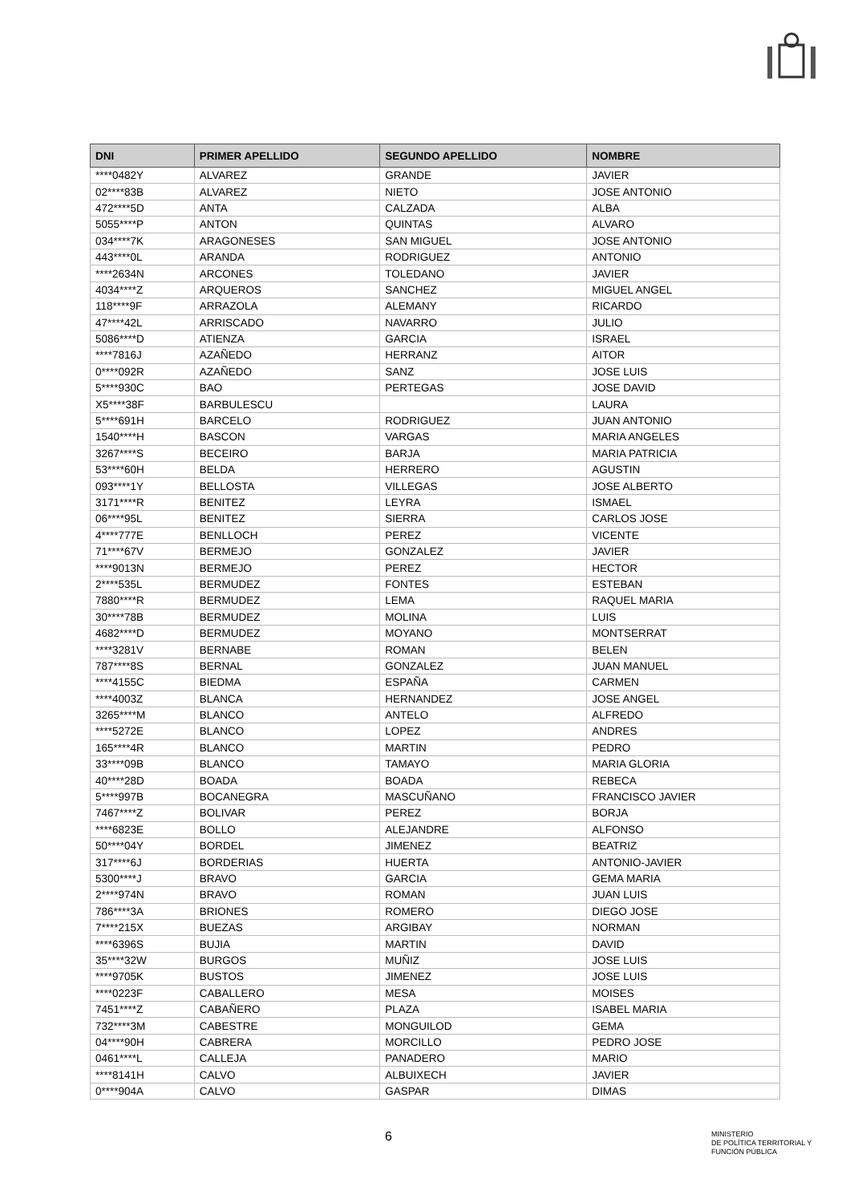| DNI | PRIMER APELLIDO | SEGUNDO APELLIDO | NOMBRE |
| --- | --- | --- | --- |
| ****0482Y | ALVAREZ | GRANDE | JAVIER |
| 02****83B | ALVAREZ | NIETO | JOSE ANTONIO |
| 472****5D | ANTA | CALZADA | ALBA |
| 5055****P | ANTON | QUINTAS | ALVARO |
| 034****7K | ARAGONESES | SAN MIGUEL | JOSE ANTONIO |
| 443****0L | ARANDA | RODRIGUEZ | ANTONIO |
| ****2634N | ARCONES | TOLEDANO | JAVIER |
| 4034****Z | ARQUEROS | SANCHEZ | MIGUEL ANGEL |
| 118****9F | ARRAZOLA | ALEMANY | RICARDO |
| 47****42L | ARRISCADO | NAVARRO | JULIO |
| 5086****D | ATIENZA | GARCIA | ISRAEL |
| ****7816J | AZAÑEDO | HERRANZ | AITOR |
| 0****092R | AZAÑEDO | SANZ | JOSE LUIS |
| 5****930C | BAO | PERTEGAS | JOSE DAVID |
| X5****38F | BARBULESCU | | LAURA |
| 5****691H | BARCELO | RODRIGUEZ | JUAN ANTONIO |
| 1540****H | BASCON | VARGAS | MARIA ANGELES |
| 3267****S | BECEIRO | BARJA | MARIA PATRICIA |
| 53****60H | BELDA | HERRERO | AGUSTIN |
| 093****1Y | BELLOSTA | VILLEGAS | JOSE ALBERTO |
| 3171****R | BENITEZ | LEYRA | ISMAEL |
| 06****95L | BENITEZ | SIERRA | CARLOS JOSE |
| 4****777E | BENLLOCH | PEREZ | VICENTE |
| 71****67V | BERMEJO | GONZALEZ | JAVIER |
| ****9013N | BERMEJO | PEREZ | HECTOR |
| 2****535L | BERMUDEZ | FONTES | ESTEBAN |
| 7880****R | BERMUDEZ | LEMA | RAQUEL MARIA |
| 30****78B | BERMUDEZ | MOLINA | LUIS |
| 4682****D | BERMUDEZ | MOYANO | MONTSERRAT |
| ****3281V | BERNABE | ROMAN | BELEN |
| 787****8S | BERNAL | GONZALEZ | JUAN MANUEL |
| ****4155C | BIEDMA | ESPAÑA | CARMEN |
| ****4003Z | BLANCA | HERNANDEZ | JOSE ANGEL |
| 3265****M | BLANCO | ANTELO | ALFREDO |
| ****5272E | BLANCO | LOPEZ | ANDRES |
| 165****4R | BLANCO | MARTIN | PEDRO |
| 33****09B | BLANCO | TAMAYO | MARIA GLORIA |
| 40****28D | BOADA | BOADA | REBECA |
| 5****997B | BOCANEGRA | MASCUÑANO | FRANCISCO JAVIER |
| 7467****Z | BOLIVAR | PEREZ | BORJA |
| ****6823E | BOLLO | ALEJANDRE | ALFONSO |
| 50****04Y | BORDEL | JIMENEZ | BEATRIZ |
| 317****6J | BORDERIAS | HUERTA | ANTONIO-JAVIER |
| 5300****J | BRAVO | GARCIA | GEMA MARIA |
| 2****974N | BRAVO | ROMAN | JUAN LUIS |
| 786****3A | BRIONES | ROMERO | DIEGO JOSE |
| 7****215X | BUEZAS | ARGIBAY | NORMAN |
| ****6396S | BUJIA | MARTIN | DAVID |
| 35****32W | BURGOS | MUÑIZ | JOSE LUIS |
| ****9705K | BUSTOS | JIMENEZ | JOSE LUIS |
| ****0223F | CABALLERO | MESA | MOISES |
| 7451****Z | CABAÑERO | PLAZA | ISABEL MARIA |
| 732****3M | CABESTRE | MONGUILOD | GEMA |
| 04****90H | CABRERA | MORCILLO | PEDRO JOSE |
| 0461****L | CALLEJA | PANADERO | MARIO |
| ****8141H | CALVO | ALBUIXECH | JAVIER |
| 0****904A | CALVO | GASPAR | DIMAS |
6
MINISTERIO
DE POLÍTICA TERRITORIAL Y
FUNCIÓN PÚBLICA